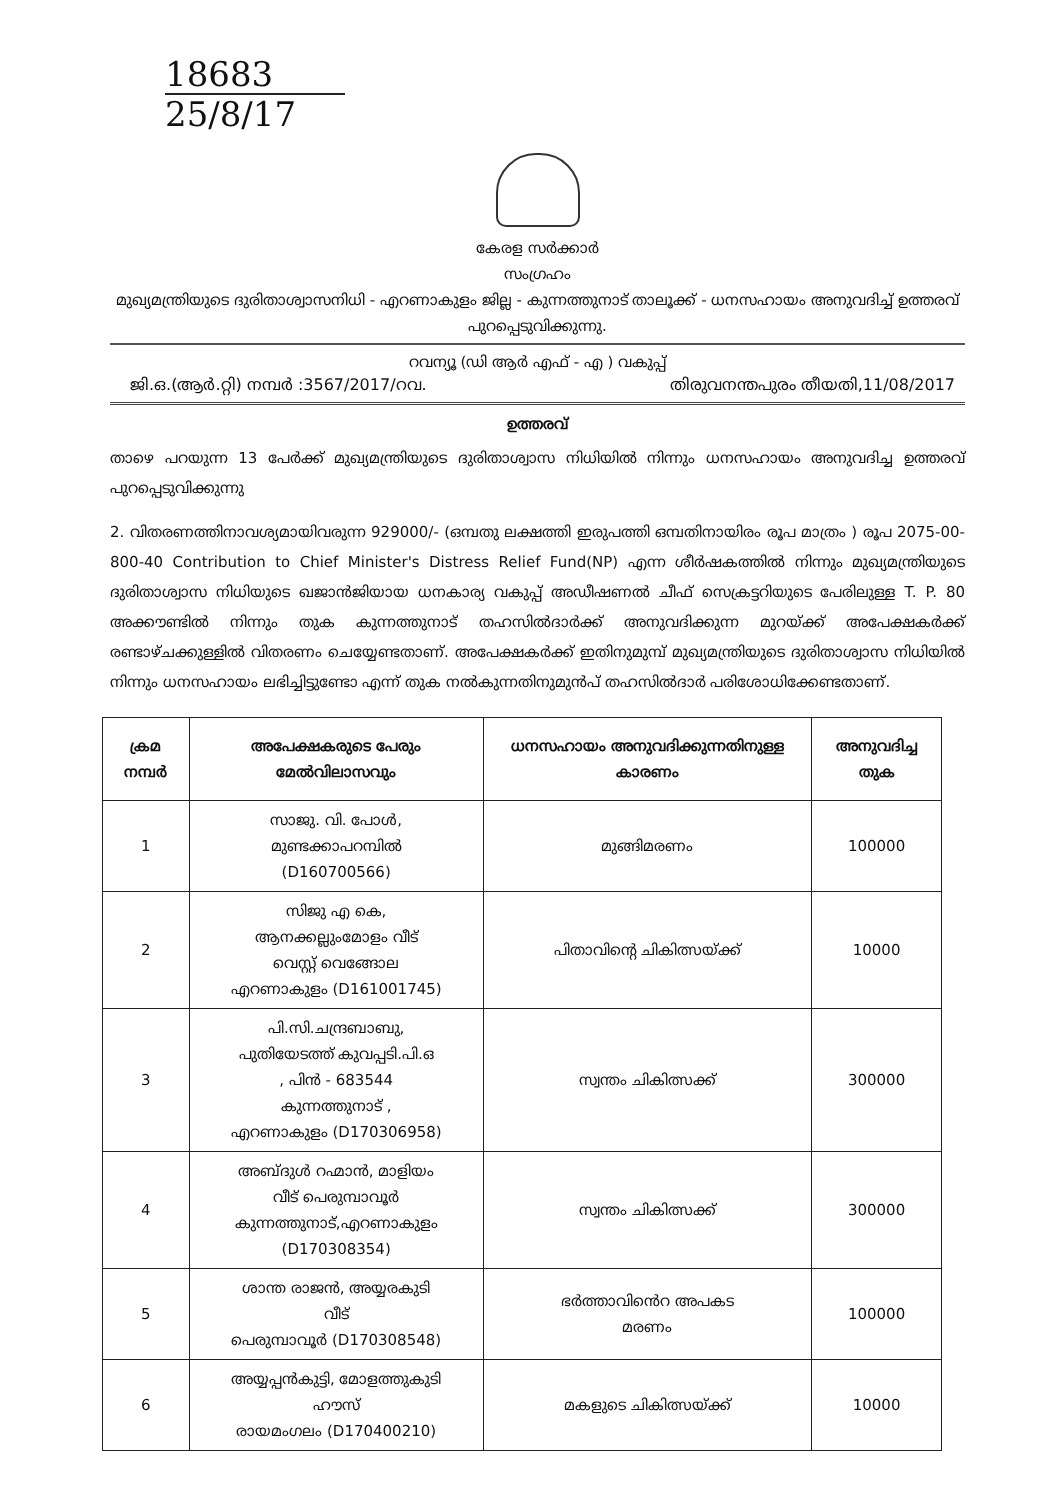18683
25/8/17
കേരള സർക്കാർ
സംഗ്രഹം
മുഖ്യമന്ത്രിയുടെ ദുരിതാശ്വാസനിധി - എറണാകുളം ജില്ല - കുന്നത്തുനാട് താലൂക്ക് - ധനസഹായം അനുവദിച്ച് ഉത്തരവ് പുറപ്പെടുവിക്കുന്നു.
റവന്യൂ (ഡി ആർ എഫ് - എ ) വകുപ്പ്
ജി.ഒ.(ആർ.റ്റി) നമ്പർ :3567/2017/റവ. തിരുവനന്തപുരം തീയതി,11/08/2017
ഉത്തരവ്
താഴെ പറയുന്ന 13 പേർക്ക് മുഖ്യമന്ത്രിയുടെ ദുരിതാശ്വാസ നിധിയിൽ നിന്നും ധനസഹായം അനുവദിച്ച ഉത്തരവ് പുറപ്പെടുവിക്കുന്നു
2. വിതരണത്തിനാവശ്യമായിവരുന്ന 929000/- (ഒമ്പതു ലക്ഷത്തി ഇരുപത്തി ഒമ്പതിനായിരം രൂപ മാത്രം ) രൂപ 2075-00-800-40 Contribution to Chief Minister's Distress Relief Fund(NP) എന്ന ശീർഷകത്തിൽ നിന്നും മുഖ്യമന്ത്രിയുടെ ദുരിതാശ്വാസ നിധിയുടെ ഖജാൻജിയായ ധനകാര്യ വകുപ്പ് അഡീഷണൽ ചീഫ് സെക്രട്ടറിയുടെ പേരിലുള്ള T. P. 80 അക്കൗണ്ടിൽ നിന്നും തുക കുന്നത്തുനാട് തഹസിൽദാർക്ക് അനുവദിക്കുന്ന മുറയ്ക്ക് അപേക്ഷകർക്ക് രണ്ടാഴ്ചക്കുള്ളിൽ വിതരണം ചെയ്യേണ്ടതാണ്. അപേക്ഷകർക്ക് ഇതിനുമുമ്പ് മുഖ്യമന്ത്രിയുടെ ദുരിതാശ്വാസ നിധിയിൽ നിന്നും ധനസഹായം ലഭിച്ചിട്ടുണ്ടോ എന്ന് തുക നൽകുന്നതിനുമുൻപ് തഹസിൽദാർ പരിശോധിക്കേണ്ടതാണ്.
| ക്രമ നമ്പർ | അപേക്ഷകരുടെ പേരും മേൽവിലാസവും | ധനസഹായം അനുവദിക്കുന്നതിനുള്ള കാരണം | അനുവദിച്ച തുക |
| --- | --- | --- | --- |
| 1 | സാജു. വി. പോൾ, മുണ്ടക്കാപറമ്പിൽ (D160700566) | മുങ്ങിമരണം | 100000 |
| 2 | സിജു എ കെ, ആനക്കല്ലുംമോളം വീട് വെസ്റ്റ് വെങ്ങോല എറണാകുളം (D161001745) | പിതാവിന്റെ ചികിത്സയ്ക്ക് | 10000 |
| 3 | പി.സി.ചന്ദ്രബാബു, പുതിയേടത്ത് കുവപ്പടി.പി.ഒ , പിൻ - 683544 കുന്നത്തുനാട് , എറണാകുളം (D170306958) | സ്വന്തം ചികിത്സക്ക് | 300000 |
| 4 | അബ്ദുൾ റഹ്മാൻ, മാളിയം വീട് പെരുമ്പാവൂർ കുന്നത്തുനാട്,എറണാകുളം (D170308354) | സ്വന്തം ചികിത്സക്ക് | 300000 |
| 5 | ശാന്ത രാജൻ, അയ്യരകുടി വീട് പെരുമ്പാവൂർ (D170308548) | ഭർത്താവിൻെറ അപകട മരണം | 100000 |
| 6 | അയ്യപ്പൻകുട്ടി, മോളത്തുകുടി ഹൗസ് രായമംഗലം (D170400210) | മകളുടെ ചികിത്സയ്ക്ക് | 10000 |